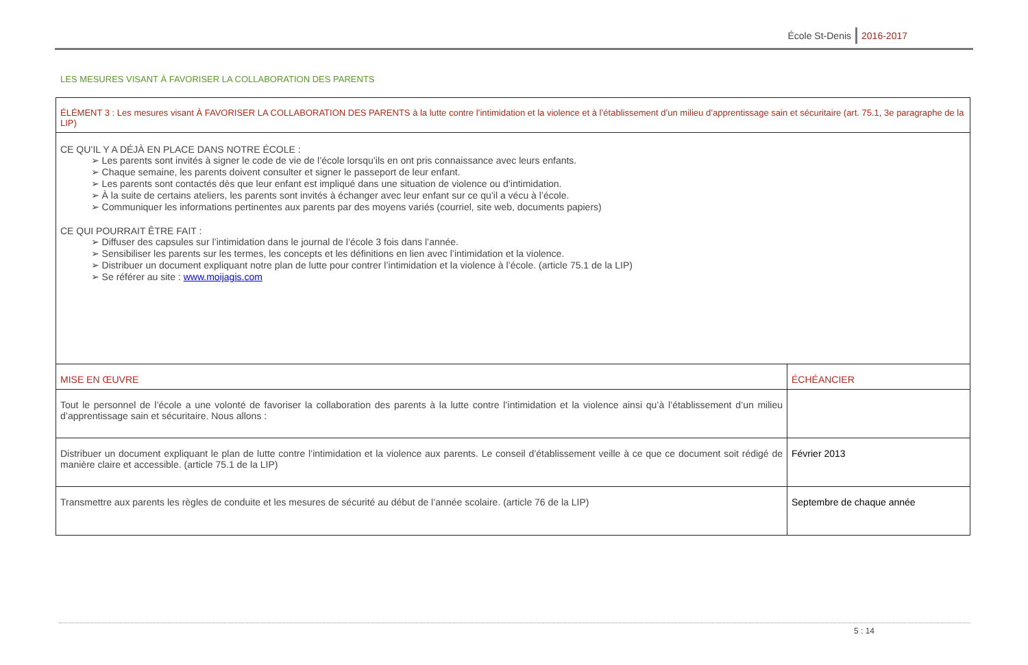École St-Denis 2016-2017
LES MESURES VISANT À FAVORISER LA COLLABORATION DES PARENTS
| ÉLÉMENT 3 : Les mesures visant À FAVORISER LA COLLABORATION DES PARENTS à la lutte contre l’intimidation et la violence et à l’établissement d’un milieu d’apprentissage sain et sécuritaire (art. 75.1, 3e paragraphe de la LIP) | |
| --- | --- |
| CE QU’IL Y A DÉJÀ EN PLACE DANS NOTRE ÉCOLE : ➢ Les parents sont invités à signer le code de vie de l’école lorsqu’ils en ont pris connaissance avec leurs enfants. ➢ Chaque semaine, les parents doivent consulter et signer le passeport de leur enfant. ➢ Les parents sont contactés dès que leur enfant est impliqué dans une situation de violence ou d’intimidation. ➢ À la suite de certains ateliers, les parents sont invités à échanger avec leur enfant sur ce qu’il a vécu à l’école. ➢ Communiquer les informations pertinentes aux parents par des moyens variés (courriel, site web, documents papiers) CE QUI POURRAIT ÊTRE FAIT : ➢ Diffuser des capsules sur l’intimidation dans le journal de l’école 3 fois dans l’année. ➢ Sensibiliser les parents sur les termes, les concepts et les définitions en lien avec l’intimidation et la violence. ➢ Distribuer un document expliquant notre plan de lutte pour contrer l’intimidation et la violence à l’école. (article 75.1 de la LIP) ➢ Se référer au site : www.moijagis.com | |
| MISE EN ŒUVRE | ÉCHÉANCIER |
| Tout le personnel de l’école a une volonté de favoriser la collaboration des parents à la lutte contre l’intimidation et la violence ainsi qu’à l’établissement d’un milieu d’apprentissage sain et sécuritaire. Nous allons : | |
| Distribuer un document expliquant le plan de lutte contre l’intimidation et la violence aux parents. Le conseil d’établissement veille à ce que ce document soit rédigé de manière claire et accessible. (article 75.1 de la LIP) | Février 2013 |
| Transmettre aux parents les règles de conduite et les mesures de sécurité au début de l’année scolaire. (article 76 de la LIP) | Septembre de chaque année |
5 : 14